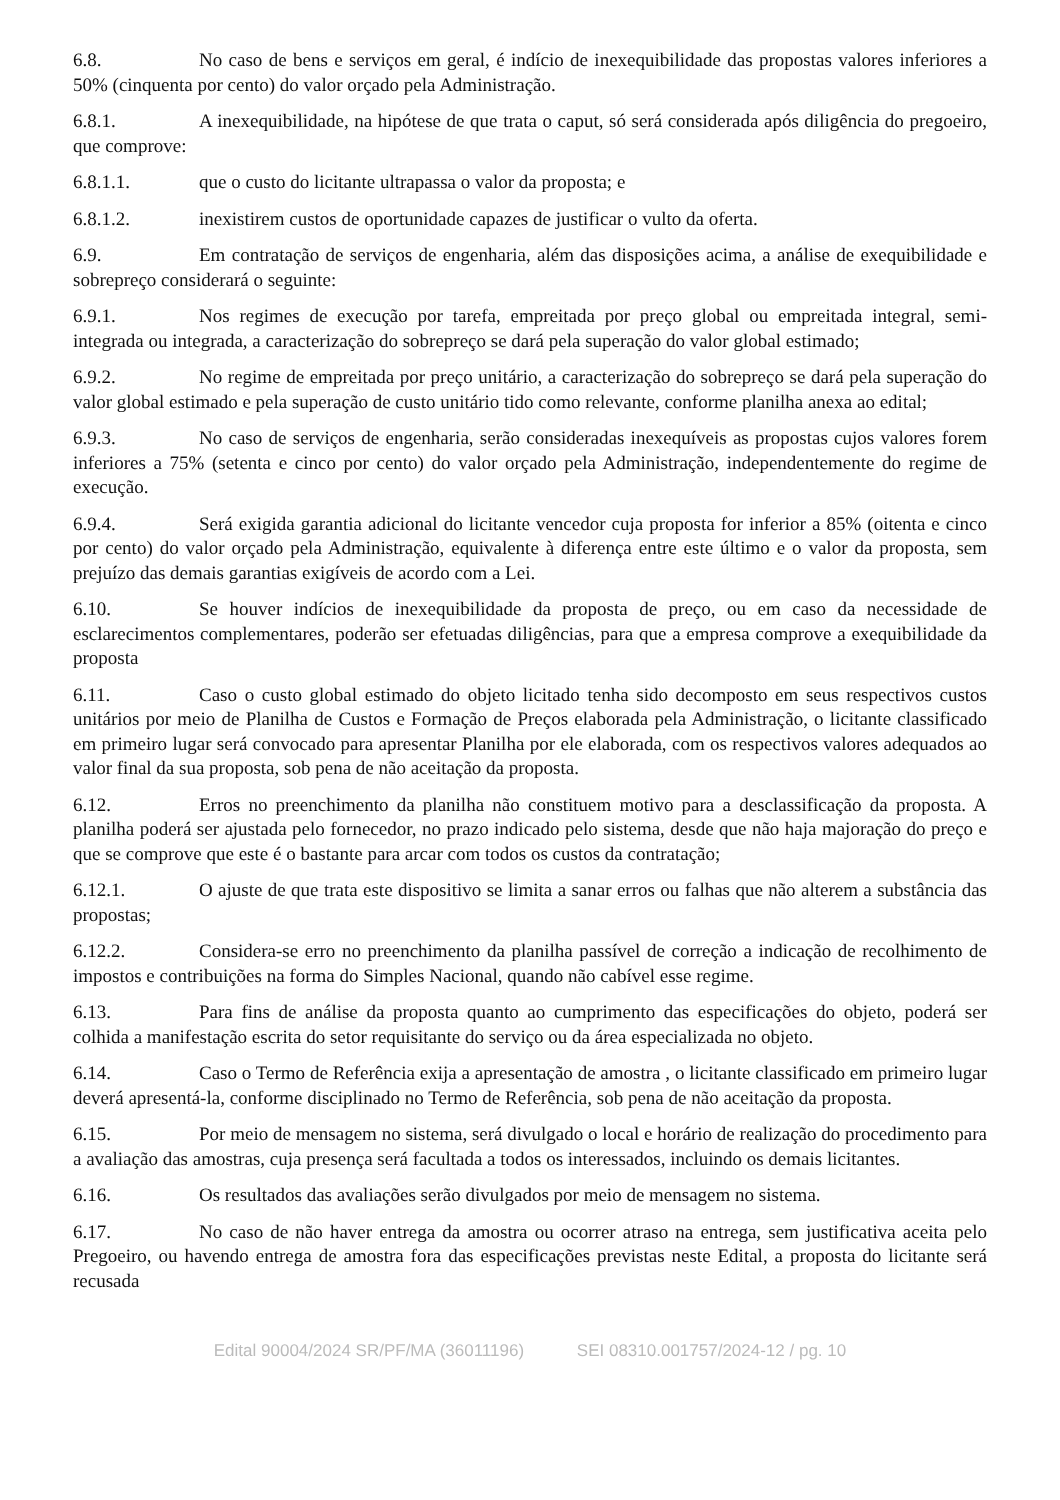6.8. No caso de bens e serviços em geral, é indício de inexequibilidade das propostas valores inferiores a 50% (cinquenta por cento) do valor orçado pela Administração.
6.8.1. A inexequibilidade, na hipótese de que trata o caput, só será considerada após diligência do pregoeiro, que comprove:
6.8.1.1. que o custo do licitante ultrapassa o valor da proposta; e
6.8.1.2. inexistirem custos de oportunidade capazes de justificar o vulto da oferta.
6.9. Em contratação de serviços de engenharia, além das disposições acima, a análise de exequibilidade e sobrepreço considerará o seguinte:
6.9.1. Nos regimes de execução por tarefa, empreitada por preço global ou empreitada integral, semi-integrada ou integrada, a caracterização do sobrepreço se dará pela superação do valor global estimado;
6.9.2. No regime de empreitada por preço unitário, a caracterização do sobrepreço se dará pela superação do valor global estimado e pela superação de custo unitário tido como relevante, conforme planilha anexa ao edital;
6.9.3. No caso de serviços de engenharia, serão consideradas inexequíveis as propostas cujos valores forem inferiores a 75% (setenta e cinco por cento) do valor orçado pela Administração, independentemente do regime de execução.
6.9.4. Será exigida garantia adicional do licitante vencedor cuja proposta for inferior a 85% (oitenta e cinco por cento) do valor orçado pela Administração, equivalente à diferença entre este último e o valor da proposta, sem prejuízo das demais garantias exigíveis de acordo com a Lei.
6.10. Se houver indícios de inexequibilidade da proposta de preço, ou em caso da necessidade de esclarecimentos complementares, poderão ser efetuadas diligências, para que a empresa comprove a exequibilidade da proposta
6.11. Caso o custo global estimado do objeto licitado tenha sido decomposto em seus respectivos custos unitários por meio de Planilha de Custos e Formação de Preços elaborada pela Administração, o licitante classificado em primeiro lugar será convocado para apresentar Planilha por ele elaborada, com os respectivos valores adequados ao valor final da sua proposta, sob pena de não aceitação da proposta.
6.12. Erros no preenchimento da planilha não constituem motivo para a desclassificação da proposta. A planilha poderá ser ajustada pelo fornecedor, no prazo indicado pelo sistema, desde que não haja majoração do preço e que se comprove que este é o bastante para arcar com todos os custos da contratação;
6.12.1. O ajuste de que trata este dispositivo se limita a sanar erros ou falhas que não alterem a substância das propostas;
6.12.2. Considera-se erro no preenchimento da planilha passível de correção a indicação de recolhimento de impostos e contribuições na forma do Simples Nacional, quando não cabível esse regime.
6.13. Para fins de análise da proposta quanto ao cumprimento das especificações do objeto, poderá ser colhida a manifestação escrita do setor requisitante do serviço ou da área especializada no objeto.
6.14. Caso o Termo de Referência exija a apresentação de amostra , o licitante classificado em primeiro lugar deverá apresentá-la, conforme disciplinado no Termo de Referência, sob pena de não aceitação da proposta.
6.15. Por meio de mensagem no sistema, será divulgado o local e horário de realização do procedimento para a avaliação das amostras, cuja presença será facultada a todos os interessados, incluindo os demais licitantes.
6.16. Os resultados das avaliações serão divulgados por meio de mensagem no sistema.
6.17. No caso de não haver entrega da amostra ou ocorrer atraso na entrega, sem justificativa aceita pelo Pregoeiro, ou havendo entrega de amostra fora das especificações previstas neste Edital, a proposta do licitante será recusada
Edital 90004/2024 SR/PF/MA (36011196) SEI 08310.001757/2024-12 / pg. 10